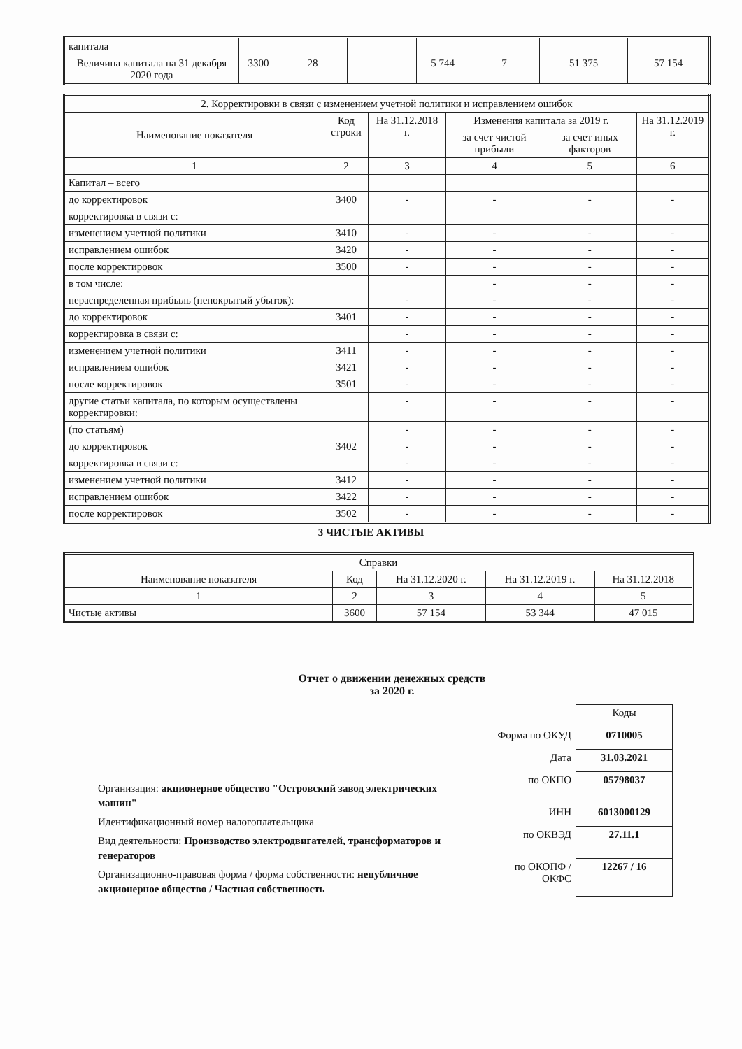| капитала | | | | | | | |
| Величина капитала на 31 декабря 2020 года | 3300 | 28 | | 5 744 | 7 | 51 375 | 57 154 |
| 2. Корректировки в связи с изменением учетной политики и исправлением ошибок | | | | | |
| Наименование показателя | Код строки | На 31.12.2018 г. | Изменения капитала за 2019 г. | | На 31.12.2019 г. |
| | | | за счет чистой прибыли | за счет иных факторов | |
| 1 | 2 | 3 | 4 | 5 | 6 |
| Капитал – всего | | | | | |
| до корректировок | 3400 | - | - | - | - |
| корректировка в связи с: | | | | | |
| изменением учетной политики | 3410 | - | - | - | - |
| исправлением ошибок | 3420 | - | - | - | - |
| после корректировок | 3500 | - | - | - | - |
| в том числе: | | | - | - | - |
| нераспределенная прибыль (непокрытый убыток): | | - | - | - | - |
| до корректировок | 3401 | - | - | - | - |
| корректировка в связи с: | | - | - | - | - |
| изменением учетной политики | 3411 | - | - | - | - |
| исправлением ошибок | 3421 | - | - | - | - |
| после корректировок | 3501 | - | - | - | - |
| другие статьи капитала, по которым осуществлены корректировки: | | - | - | - | - |
| (по статьям) | | - | - | - | - |
| до корректировок | 3402 | - | - | - | - |
| корректировка в связи с: | | - | - | - | - |
| изменением учетной политики | 3412 | - | - | - | - |
| исправлением ошибок | 3422 | - | - | - | - |
| после корректировок | 3502 | - | - | - | - |
3 ЧИСТЫЕ АКТИВЫ
| Справки | | | | |
| Наименование показателя | Код | На 31.12.2020 г. | На 31.12.2019 г. | На 31.12.2018 |
| 1 | 2 | 3 | 4 | 5 |
| Чистые активы | 3600 | 57 154 | 53 344 | 47 015 |
Отчет о движении денежных средств
за 2020 г.
Организация: акционерное общество "Островский завод электрических машин"
Идентификационный номер налогоплательщика
Вид деятельности: Производство электродвигателей, трансформаторов и генераторов
Организационно-правовая форма / форма собственности: непубличное акционерное общество / Частная собственность
| | Коды |
| Форма по ОКУД | 0710005 |
| Дата | 31.03.2021 |
| по ОКПО | 05798037 |
| ИНН | 6013000129 |
| по ОКВЭД | 27.11.1 |
| по ОКОПФ / ОКФС | 12267 / 16 |